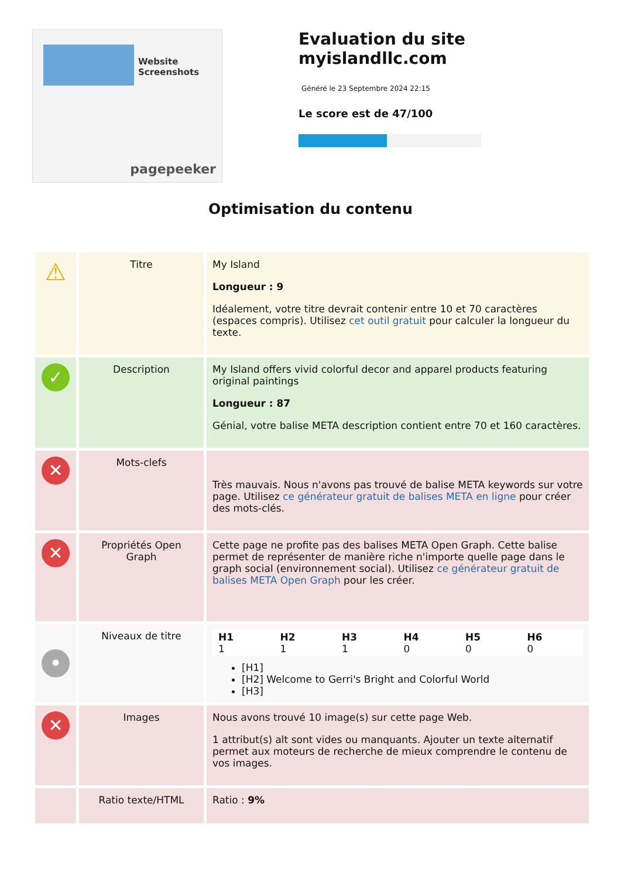Website Screenshots
pagepeeker
Evaluation du site myislandllc.com
Généré le 23 Septembre 2024 22:15
Le score est de 47/100
Optimisation du contenu
| ⚠ | Titre | My Island Longueur : 9 Idéalement, votre titre devrait contenir entre 10 et 70 caractères (espaces compris). Utilisez cet outil gratuit pour calculer la longueur du texte. |
| ✓ | Description | My Island offers vivid colorful decor and apparel products featuring original paintings Longueur : 87 Génial, votre balise META description contient entre 70 et 160 caractères. |
| ✕ | Mots-clefs | Très mauvais. Nous n'avons pas trouvé de balise META keywords sur votre page. Utilisez ce générateur gratuit de balises META en ligne pour créer des mots-clés. |
| ✕ | Propriétés Open Graph | Cette page ne profite pas des balises META Open Graph. Cette balise permet de représenter de manière riche n'importe quelle page dans le graph social (environnement social). Utilisez ce générateur gratuit de balises META Open Graph pour les créer. |
| • | Niveaux de titre | / H1 1 / H2 1 / H3 1 / H4 0 / H5 0 / H6 0 / [H1] [H2] Welcome to Gerri's Bright and Colorful World [H3] |
| ✕ | Images | Nous avons trouvé 10 image(s) sur cette page Web. 1 attribut(s) alt sont vides ou manquants. Ajouter un texte alternatif permet aux moteurs de recherche de mieux comprendre le contenu de vos images. |
| | Ratio texte/HTML | Ratio : 9% |